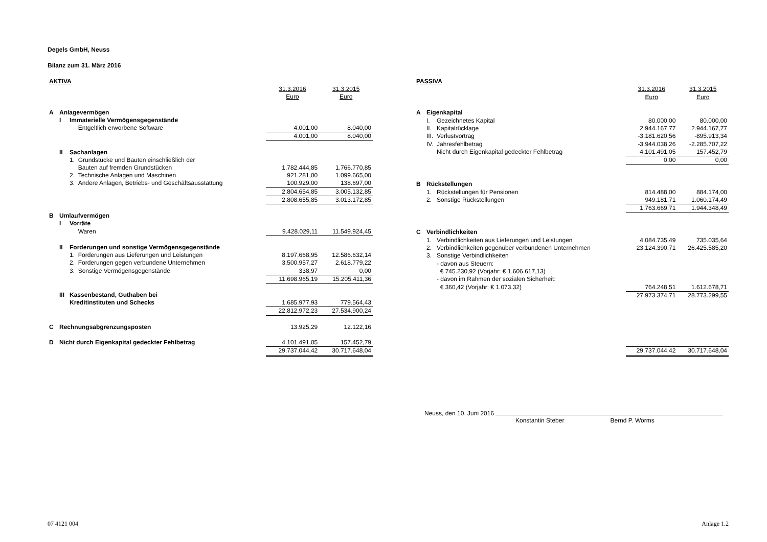Degels GmbH, Neuss
Bilanz zum 31. März 2016
| AKTIVA | | | | |
| | | | 31.3.2016 | 31.3.2015 |
| | | | Euro | Euro |
| A | Anlagevermögen | | | |
| | I | Immaterielle Vermögensgegenstände | | |
| | | Entgeltlich erworbene Software | 4.001,00 | 8.040,00 |
| | | | 4.001,00 | 8.040,00 |
| | II | Sachanlagen | | |
| | | 1. Grundstücke und Bauten einschließlich der | | |
| | | Bauten auf fremden Grundstücken | 1.782.444,85 | 1.766.770,85 |
| | | 2. Technische Anlagen und Maschinen | 921.281,00 | 1.099.665,00 |
| | | 3. Andere Anlagen, Betriebs- und Geschäftsausstattung | 100.929,00 | 138.697,00 |
| | | | 2.804.654,85 | 3.005.132,85 |
| | | | 2.808.655,85 | 3.013.172,85 |
| B | Umlaufvermögen | | | |
| | I | Vorräte | | |
| | | Waren | 9.428.029,11 | 11.549.924,45 |
| | II | Forderungen und sonstige Vermögensgegenstände | | |
| | | 1. Forderungen aus Lieferungen und Leistungen | 8.197.668,95 | 12.586.632,14 |
| | | 2. Forderungen gegen verbundene Unternehmen | 3.500.957,27 | 2.618.779,22 |
| | | 3. Sonstige Vermögensgegenstände | 338,97 | 0,00 |
| | | | 11.698.965,19 | 15.205.411,36 |
| | III | Kassenbestand, Guthaben bei | | |
| | | Kreditinstituten und Schecks | 1.685.977,93 | 779.564,43 |
| | | | 22.812.972,23 | 27.534.900,24 |
| C | Rechnungsabgrenzungsposten | | 13.925,29 | 12.122,16 |
| D | Nicht durch Eigenkapital gedeckter Fehlbetrag | | 4.101.491,05 | 157.452,79 |
| | | | 29.737.044,42 | 30.717.648,04 |
| PASSIVA | | | | |
| | | | 31.3.2016 | 31.3.2015 |
| | | | Euro | Euro |
| A | Eigenkapital | | | |
| | I. | Gezeichnetes Kapital | 80.000,00 | 80.000,00 |
| | II. | Kapitalrücklage | 2.944.167,77 | 2.944.167,77 |
| | III. | Verlustvortrag | -3.181.620,56 | -895.913,34 |
| | IV. | Jahresfehlbetrag | -3.944.038,26 | -2.285.707,22 |
| | | Nicht durch Eigenkapital gedeckter Fehlbetrag | 4.101.491,05 | 157.452,79 |
| | | | 0,00 | 0,00 |
| B | Rückstellungen | | | |
| | 1. | Rückstellungen für Pensionen | 814.488,00 | 884.174,00 |
| | 2. | Sonstige Rückstellungen | 949.181,71 | 1.060.174,49 |
| | | | 1.763.669,71 | 1.944.348,49 |
| C | Verbindlichkeiten | | | |
| | 1. | Verbindlichkeiten aus Lieferungen und Leistungen | 4.084.735,49 | 735.035,64 |
| | 2. | Verbindlichkeiten gegenüber verbundenen Unternehmen | 23.124.390,71 | 26.425.585,20 |
| | 3. | Sonstige Verbindlichkeiten | | |
| | | - davon aus Steuern: | | |
| | | € 745.230,92 (Vorjahr: € 1.606.617,13) | | |
| | | - davon im Rahmen der sozialen Sicherheit: | | |
| | | € 360,42 (Vorjahr: € 1.073,32) | 764.248,51 | 1.612.678,71 |
| | | | 27.973.374,71 | 28.773.299,55 |
| | | | 29.737.044,42 | 30.717.648,04 |
Neuss, den 10. Juni 2016
Konstantin Steber Bernd P. Worms
07 4121 004 Anlage 1.2